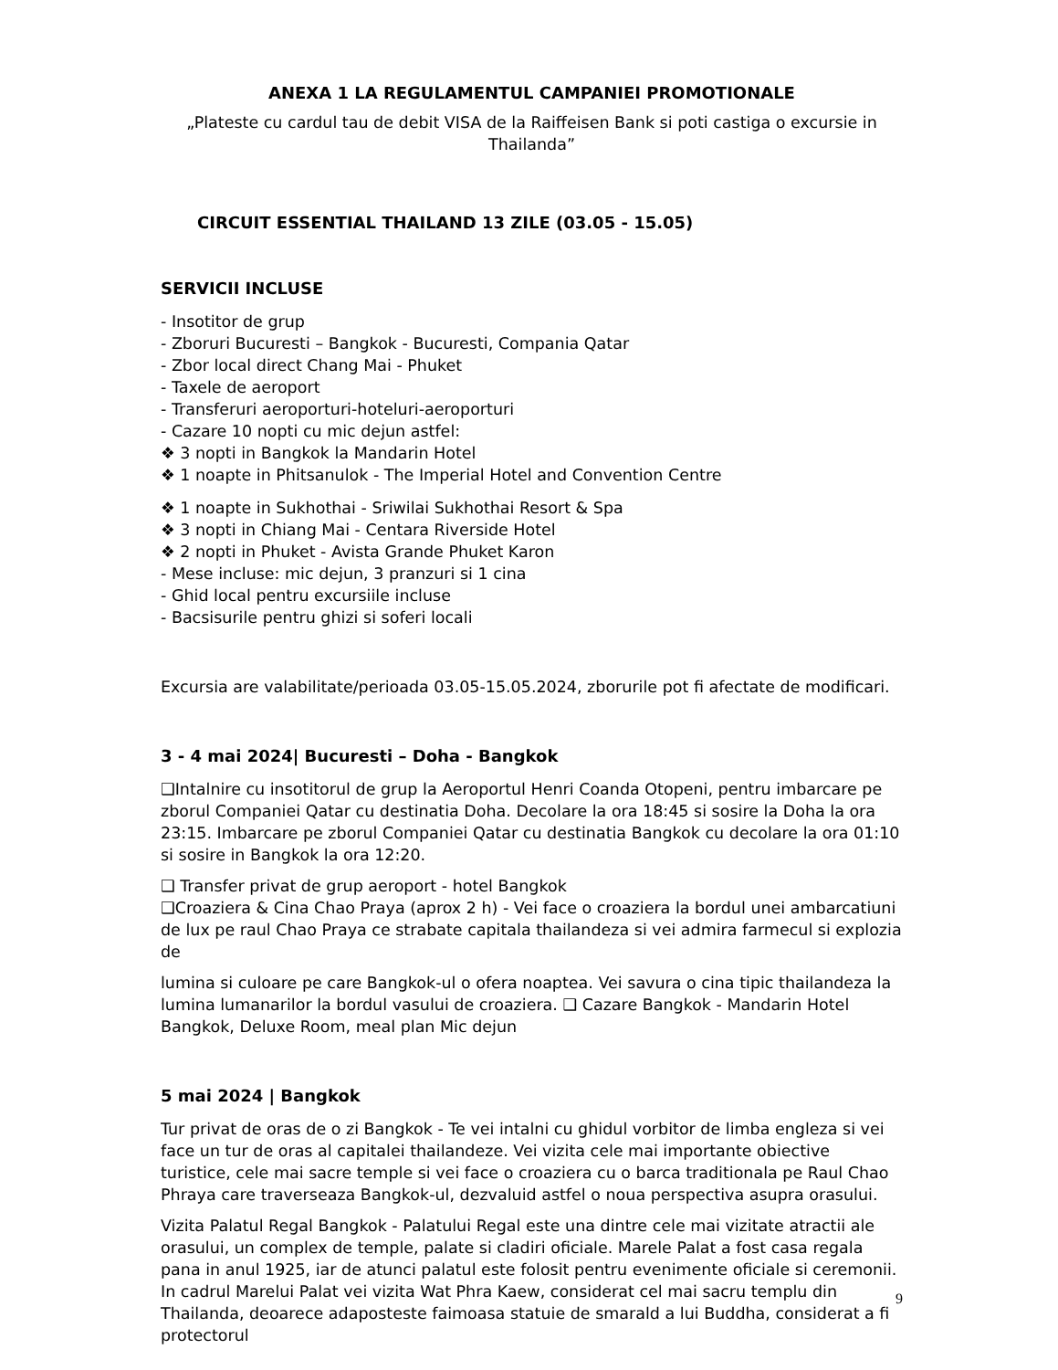ANEXA 1 LA REGULAMENTUL CAMPANIEI PROMOTIONALE
„Plateste cu cardul tau de debit VISA de la Raiffeisen Bank si poti castiga o excursie in Thailanda”
CIRCUIT ESSENTIAL THAILAND 13 ZILE (03.05 - 15.05)
SERVICII INCLUSE
- Insotitor de grup
- Zboruri Bucuresti – Bangkok - Bucuresti, Compania Qatar
- Zbor local direct Chang Mai - Phuket
- Taxele de aeroport
- Transferuri aeroporturi-hoteluri-aeroporturi
- Cazare 10 nopti cu mic dejun astfel:
❖ 3 nopti in Bangkok la Mandarin Hotel
❖ 1 noapte in Phitsanulok - The Imperial Hotel and Convention Centre
❖ 1 noapte in Sukhothai - Sriwilai Sukhothai Resort & Spa
❖ 3 nopti in Chiang Mai - Centara Riverside Hotel
❖ 2 nopti in Phuket - Avista Grande Phuket Karon
- Mese incluse: mic dejun, 3 pranzuri si 1 cina
- Ghid local pentru excursiile incluse
- Bacsisurile pentru ghizi si soferi locali
Excursia are valabilitate/perioada 03.05-15.05.2024, zborurile pot fi afectate de modificari.
3 - 4 mai 2024| Bucuresti – Doha - Bangkok
❑Intalnire cu insotitorul de grup la Aeroportul Henri Coanda Otopeni, pentru imbarcare pe zborul Companiei Qatar cu destinatia Doha. Decolare la ora 18:45 si sosire la Doha la ora 23:15. Imbarcare pe zborul Companiei Qatar cu destinatia Bangkok cu decolare la ora 01:10 si sosire in Bangkok la ora 12:20.
❑ Transfer privat de grup aeroport - hotel Bangkok
❑Croaziera & Cina Chao Praya (aprox 2 h) - Vei face o croaziera la bordul unei ambarcatiuni de lux pe raul Chao Praya ce strabate capitala thailandeza si vei admira farmecul si explozia de
lumina si culoare pe care Bangkok-ul o ofera noaptea. Vei savura o cina tipic thailandeza la lumina lumanarilor la bordul vasului de croaziera. ❑ Cazare Bangkok - Mandarin Hotel Bangkok, Deluxe Room, meal plan Mic dejun
5 mai 2024 | Bangkok
Tur privat de oras de o zi Bangkok - Te vei intalni cu ghidul vorbitor de limba engleza si vei face un tur de oras al capitalei thailandeze. Vei vizita cele mai importante obiective turistice, cele mai sacre temple si vei face o croaziera cu o barca traditionala pe Raul Chao Phraya care traverseaza Bangkok-ul, dezvaluid astfel o noua perspectiva asupra orasului.
Vizita Palatul Regal Bangkok - Palatului Regal este una dintre cele mai vizitate atractii ale orasului, un complex de temple, palate si cladiri oficiale. Marele Palat a fost casa regala pana in anul 1925, iar de atunci palatul este folosit pentru evenimente oficiale si ceremonii. In cadrul Marelui Palat vei vizita Wat Phra Kaew, considerat cel mai sacru templu din Thailanda, deoarece adaposteste faimoasa statuie de smarald a lui Buddha, considerat a fi protectorul
9